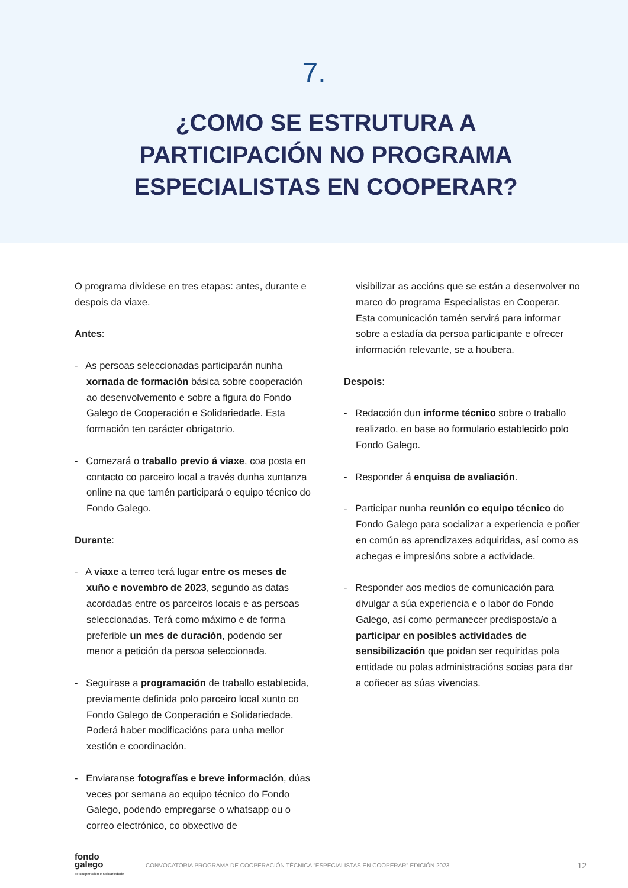7.
¿COMO SE ESTRUTURA A PARTICIPACIÓN NO PROGRAMA ESPECIALISTAS EN COOPERAR?
O programa divídese en tres etapas: antes, durante e despois da viaxe.
Antes:
- As persoas seleccionadas participarán nunha xornada de formación básica sobre cooperación ao desenvolvemento e sobre a figura do Fondo Galego de Cooperación e Solidariedade. Esta formación ten carácter obrigatorio.
- Comezará o traballo previo á viaxe, coa posta en contacto co parceiro local a través dunha xuntanza online na que tamén participará o equipo técnico do Fondo Galego.
Durante:
- A viaxe a terreo terá lugar entre os meses de xuño e novembro de 2023, segundo as datas acordadas entre os parceiros locais e as persoas seleccionadas. Terá como máximo e de forma preferible un mes de duración, podendo ser menor a petición da persoa seleccionada.
- Seguirase a programación de traballo establecida, previamente definida polo parceiro local xunto co Fondo Galego de Cooperación e Solidariedade. Poderá haber modificacións para unha mellor xestión e coordinación.
- Enviaranse fotografías e breve información, dúas veces por semana ao equipo técnico do Fondo Galego, podendo empregarse o whatsapp ou o correo electrónico, co obxectivo de
visibilizar as accións que se están a desenvolver no marco do programa Especialistas en Cooperar. Esta comunicación tamén servirá para informar sobre a estadía da persoa participante e ofrecer información relevante, se a houbera.
Despois:
- Redacción dun informe técnico sobre o traballo realizado, en base ao formulario establecido polo Fondo Galego.
- Responder á enquisa de avaliación.
- Participar nunha reunión co equipo técnico do Fondo Galego para socializar a experiencia e poñer en común as aprendizaxes adquiridas, así como as achegas e impresións sobre a actividade.
- Responder aos medios de comunicación para divulgar a súa experiencia e o labor do Fondo Galego, así como permanecer predisposta/o a participar en posibles actividades de sensibilización que poidan ser requiridas pola entidade ou polas administracións socias para dar a coñecer as súas vivencias.
fondo
galego
de cooperación e solidariedade
CONVOCATORIA PROGRAMA DE COOPERACIÓN TÉCNICA “ESPECIALISTAS EN COOPERAR” EDICIÓN 2023 12